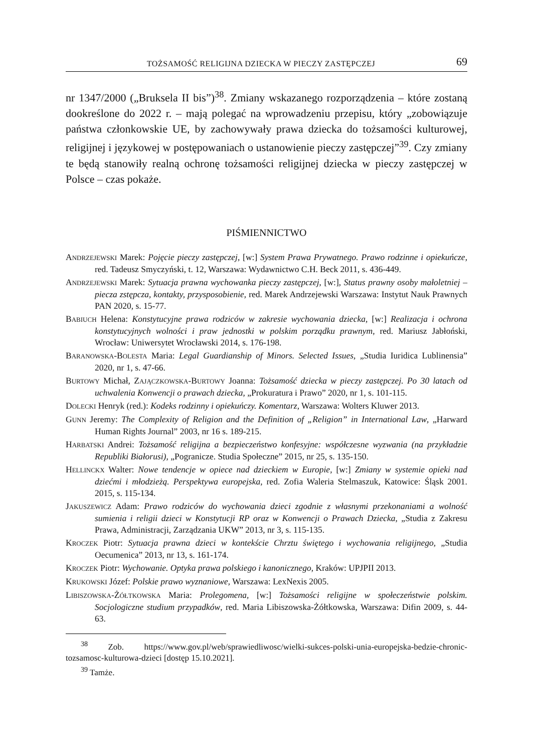TOŻSAMOŚĆ RELIGIJNA DZIECKA W PIECZY ZASTĘPCZEJ 69
nr 1347/2000 („Bruksela II bis”)<sup>38</sup>. Zmiany wskazanego rozporządzenia – które zostaną dookreślone do 2022 r. – mają polegać na wprowadzeniu przepisu, który „zobowiązuje państwa członkowskie UE, by zachowywały prawa dziecka do tożsamości kulturowej, religijnej i językowej w postępowaniach o ustanowienie pieczy zastępczej”<sup>39</sup>. Czy zmiany te będą stanowiły realną ochronę tożsamości religijnej dziecka w pieczy zastępczej w Polsce – czas pokaże.
PIŚMIENNICTWO
ANDRZEJEWSKI Marek: Pojęcie pieczy zastępczej, [w:] System Prawa Prywatnego. Prawo rodzinne i opiekuńcze, red. Tadeusz Smyczyński, t. 12, Warszawa: Wydawnictwo C.H. Beck 2011, s. 436-449.
ANDRZEJEWSKI Marek: Sytuacja prawna wychowanka pieczy zastępczej, [w:], Status prawny osoby małoletniej – piecza zstępcza, kontakty, przysposobienie, red. Marek Andrzejewski Warszawa: Instytut Nauk Prawnych PAN 2020, s. 15-77.
BABIUCH Helena: Konstytucyjne prawa rodziców w zakresie wychowania dziecka, [w:] Realizacja i ochrona konstytucyjnych wolności i praw jednostki w polskim porządku prawnym, red. Mariusz Jabłoński, Wrocław: Uniwersytet Wrocławski 2014, s. 176-198.
BARANOWSKA-BOLESTA Maria: Legal Guardianship of Minors. Selected Issues, „Studia Iuridica Lublinensia” 2020, nr 1, s. 47-66.
BURTOWY Michał, ZAJĄCZKOWSKA-BURTOWY Joanna: Tożsamość dziecka w pieczy zastępczej. Po 30 latach od uchwalenia Konwencji o prawach dziecka, „Prokuratura i Prawo” 2020, nr 1, s. 101-115.
DOLECKI Henryk (red.): Kodeks rodzinny i opiekuńczy. Komentarz, Warszawa: Wolters Kluwer 2013.
GUNN Jeremy: The Complexity of Religion and the Definition of „Religion” in International Law, „Harward Human Rights Journal” 2003, nr 16 s. 189-215.
HARBATSKI Andrei: Tożsamość religijna a bezpieczeństwo konfesyjne: współczesne wyzwania (na przykładzie Republiki Białorusi), „Pogranicze. Studia Społeczne” 2015, nr 25, s. 135-150.
HELLINCKX Walter: Nowe tendencje w opiece nad dzieckiem w Europie, [w:] Zmiany w systemie opieki nad dziećmi i młodzieżą. Perspektywa europejska, red. Zofia Waleria Stelmaszuk, Katowice: Śląsk 2001. 2015, s. 115-134.
JAKUSZEWICZ Adam: Prawo rodziców do wychowania dzieci zgodnie z własnymi przekonaniami a wolność sumienia i religii dzieci w Konstytucji RP oraz w Konwencji o Prawach Dziecka, „Studia z Zakresu Prawa, Administracji, Zarządzania UKW” 2013, nr 3, s. 115-135.
KROCZEK Piotr: Sytuacja prawna dzieci w kontekście Chrztu świętego i wychowania religijnego, „Studia Oecumenica” 2013, nr 13, s. 161-174.
KROCZEK Piotr: Wychowanie. Optyka prawa polskiego i kanonicznego, Kraków: UPJPII 2013.
KRUKOWSKI Józef: Polskie prawo wyznaniowe, Warszawa: LexNexis 2005.
LIBISZOWSKA-ŻÓŁTKOWSKA Maria: Prolegomena, [w:] Tożsamości religijne w społeczeństwie polskim. Socjologiczne studium przypadków, red. Maria Libiszowska-Żółtkowska, Warszawa: Difin 2009, s. 44-63.
<sup>38</sup> Zob. https://www.gov.pl/web/sprawiedliwosc/wielki-sukces-polski-unia-europejska-bedzie-chronic-tozsamosc-kulturowa-dzieci [dostęp 15.10.2021].
<sup>39</sup> Tamże.